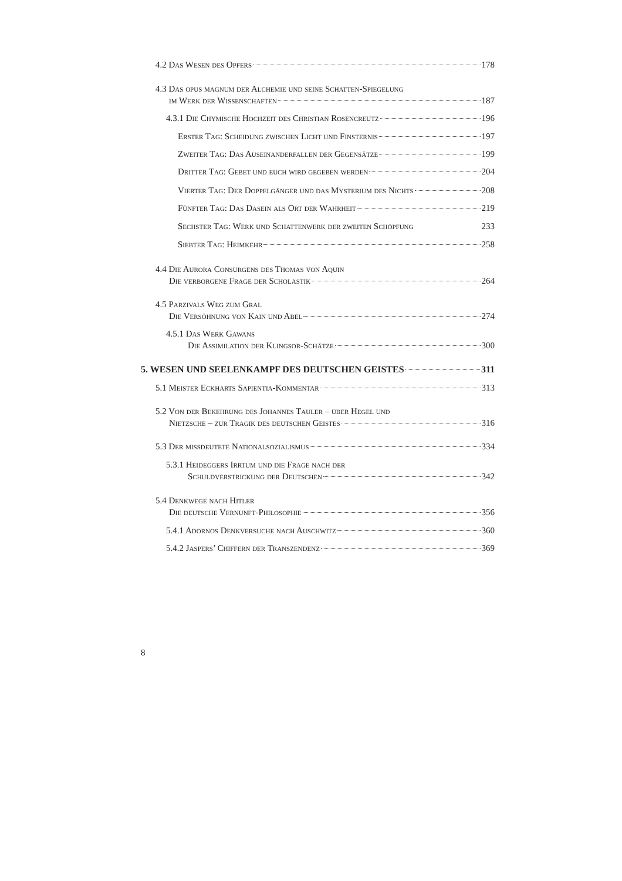4.2 Das Wesen des Opfers 178
4.3 Das opus magnum der Alchemie und seine Schatten-Spiegelung
im Werk der Wissenschaften 187
4.3.1 Die Chymische Hochzeit des Christian Rosencreutz 196
Erster Tag: Scheidung zwischen Licht und Finsternis 197
Zweiter Tag: Das Auseinanderfallen der Gegensätze 199
Dritter Tag: Gebet und euch wird gegeben werden 204
Vierter Tag: Der Doppelgänger und das Mysterium des Nichts 208
Fünfter Tag: Das Dasein als Ort der Wahrheit 219
Sechster Tag: Werk und Schattenwerk der zweiten Schöpfung 233
Siebter Tag: Heimkehr 258
4.4 Die Aurora Consurgens des Thomas von Aquin
Die verborgene Frage der Scholastik 264
4.5 Parzivals Weg zum Gral
Die Versöhnung von Kain und Abel 274
4.5.1 Das Werk Gawans
Die Assimilation der Klingsor-Schätze 300
5. WESEN UND SEELENKAMPF DES DEUTSCHEN GEISTES 311
5.1 Meister Eckharts Sapientia-Kommentar 313
5.2 Von der Bekehrung des Johannes Tauler – über Hegel und
Nietzsche – zur Tragik des deutschen Geistes 316
5.3 Der mißdeutete Nationalsozialismus 334
5.3.1 Heideggers Irrtum und die Frage nach der
Schuldverstrickung der Deutschen 342
5.4 Denkwege nach Hitler
Die deutsche Vernunft-Philosophie 356
5.4.1 Adornos Denkversuche nach Auschwitz 360
5.4.2 Jaspers’ Chiffern der Transzendenz 369
8